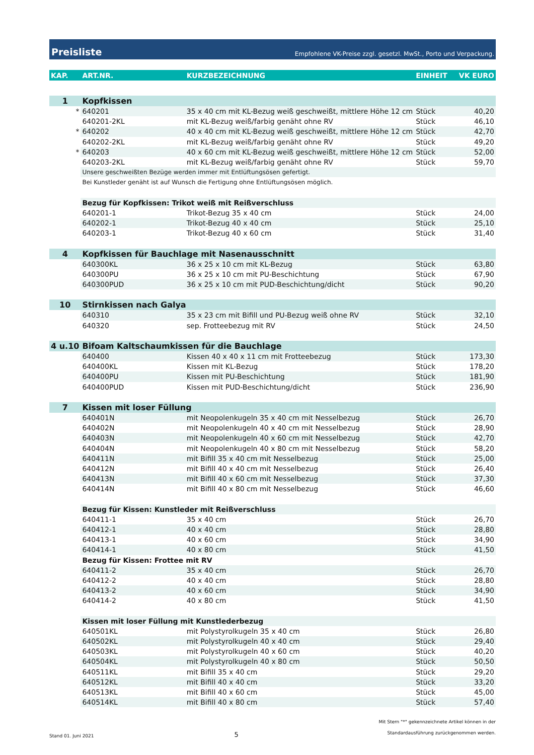Preisliste
Empfohlene VK-Preise zzgl. gesetzl. MwSt., Porto und Verpackung.
| KAP. | ART.NR. | KURZBEZEICHNUNG | EINHEIT | VK EURO |
| --- | --- | --- | --- | --- |
| 1 | Kopfkissen | | | |
| * | 640201 | 35 x 40 cm mit KL-Bezug weiß geschweißt, mittlere Höhe 12 cm | Stück | 40,20 |
| | 640201-2KL | mit KL-Bezug weiß/farbig genäht ohne RV | Stück | 46,10 |
| * | 640202 | 40 x 40 cm mit KL-Bezug weiß geschweißt, mittlere Höhe 12 cm | Stück | 42,70 |
| | 640202-2KL | mit KL-Bezug weiß/farbig genäht ohne RV | Stück | 49,20 |
| * | 640203 | 40 x 60 cm mit KL-Bezug weiß geschweißt, mittlere Höhe 12 cm | Stück | 52,00 |
| | 640203-2KL | mit KL-Bezug weiß/farbig genäht ohne RV | Stück | 59,70 |
| | Unsere geschweißten Bezüge werden immer mit Entlüftungsösen gefertigt. | | | |
| | Bei Kunstleder genäht ist auf Wunsch die Fertigung ohne Entlüftungsösen möglich. | | | |
| | Bezug für Kopfkissen: Trikot weiß mit Reißverschluss | | | |
| | 640201-1 | Trikot-Bezug 35 x 40 cm | Stück | 24,00 |
| | 640202-1 | Trikot-Bezug 40 x 40 cm | Stück | 25,10 |
| | 640203-1 | Trikot-Bezug 40 x 60 cm | Stück | 31,40 |
| 4 | Kopfkissen für Bauchlage mit Nasenausschnitt | | | |
| | 640300KL | 36 x 25 x 10 cm mit KL-Bezug | Stück | 63,80 |
| | 640300PU | 36 x 25 x 10 cm mit PU-Beschichtung | Stück | 67,90 |
| | 640300PUD | 36 x 25 x 10 cm mit PUD-Beschichtung/dicht | Stück | 90,20 |
| 10 | Stirnkissen nach Galya | | | |
| | 640310 | 35 x 23 cm mit Bifill und PU-Bezug weiß ohne RV | Stück | 32,10 |
| | 640320 | sep. Frotteebezug mit RV | Stück | 24,50 |
| 4 u.10 | Bifoam Kaltschaumkissen für die Bauchlage | | | |
| | 640400 | Kissen 40 x 40 x 11 cm mit Frotteebezug | Stück | 173,30 |
| | 640400KL | Kissen mit KL-Bezug | Stück | 178,20 |
| | 640400PU | Kissen mit PU-Beschichtung | Stück | 181,90 |
| | 640400PUD | Kissen mit PUD-Beschichtung/dicht | Stück | 236,90 |
| 7 | Kissen mit loser Füllung | | | |
| | 640401N | mit Neopolenkugeln 35 x 40 cm mit Nesselbezug | Stück | 26,70 |
| | 640402N | mit Neopolenkugeln 40 x 40 cm mit Nesselbezug | Stück | 28,90 |
| | 640403N | mit Neopolenkugeln 40 x 60 cm mit Nesselbezug | Stück | 42,70 |
| | 640404N | mit Neopolenkugeln 40 x 80 cm mit Nesselbezug | Stück | 58,20 |
| | 640411N | mit Bifill 35 x 40 cm mit Nesselbezug | Stück | 25,00 |
| | 640412N | mit Bifill 40 x 40 cm mit Nesselbezug | Stück | 26,40 |
| | 640413N | mit Bifill 40 x 60 cm mit Nesselbezug | Stück | 37,30 |
| | 640414N | mit Bifill 40 x 80 cm mit Nesselbezug | Stück | 46,60 |
| | Bezug für Kissen: Kunstleder mit Reißverschluss | | | |
| | 640411-1 | 35 x 40 cm | Stück | 26,70 |
| | 640412-1 | 40 x 40 cm | Stück | 28,80 |
| | 640413-1 | 40 x 60 cm | Stück | 34,90 |
| | 640414-1 | 40 x 80 cm | Stück | 41,50 |
| | Bezug für Kissen: Frottee mit RV | | | |
| | 640411-2 | 35 x 40 cm | Stück | 26,70 |
| | 640412-2 | 40 x 40 cm | Stück | 28,80 |
| | 640413-2 | 40 x 60 cm | Stück | 34,90 |
| | 640414-2 | 40 x 80 cm | Stück | 41,50 |
| | Kissen mit loser Füllung mit Kunstlederbezug | | | |
| | 640501KL | mit Polystyrolkugeln 35 x 40 cm | Stück | 26,80 |
| | 640502KL | mit Polystyrolkugeln 40 x 40 cm | Stück | 29,40 |
| | 640503KL | mit Polystyrolkugeln 40 x 60 cm | Stück | 40,20 |
| | 640504KL | mit Polystyrolkugeln 40 x 80 cm | Stück | 50,50 |
| | 640511KL | mit Bifill 35 x 40 cm | Stück | 29,20 |
| | 640512KL | mit Bifill 40 x 40 cm | Stück | 33,20 |
| | 640513KL | mit Bifill 40 x 60 cm | Stück | 45,00 |
| | 640514KL | mit Bifill 40 x 80 cm | Stück | 57,40 |
Stand 01. Juni 2021 5 Mit Stern "*" gekennzeichnete Artikel können in der
Standardausführung zurückgenommen werden.